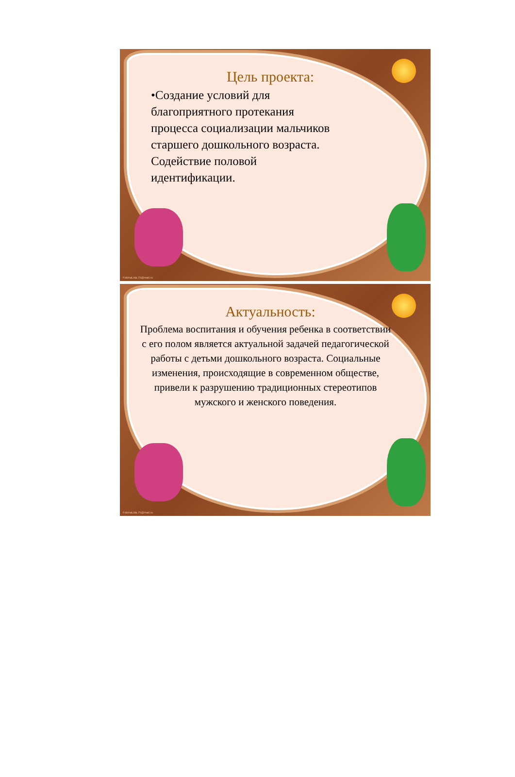Цель проекта:
•Создание условий для
благоприятного протекания
процесса социализации мальчиков
старшего дошкольного возраста.
Содействие половой
идентификации.
FokinaLida.75@mail.ru
Актуальность:
Проблема воспитания и обучения ребенка в соответствии с его полом является актуальной задачей педагогической работы с детьми дошкольного возраста. Социальные изменения, происходящие в современном обществе, привели к разрушению традиционных стереотипов мужского и женского поведения.
FokinaLida.75@mail.ru